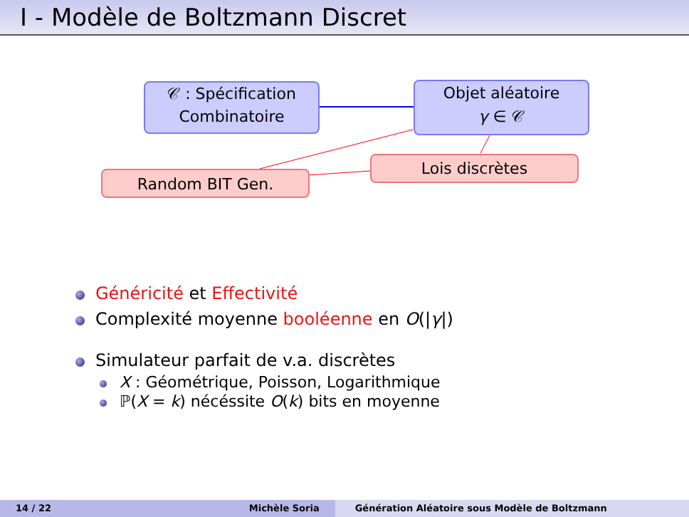I - Modèle de Boltzmann Discret
𝒞 : Spécification
Combinatoire
Objet aléatoire
γ ∈ 𝒞
Lois discrètes
Random BIT Gen.
Généricité et Effectivité
Complexité moyenne booléenne en O(|γ|)
Simulateur parfait de v.a. discrètes
X : Géométrique, Poisson, Logarithmique
ℙ(X = k) nécéssite O(k) bits en moyenne
14 / 22 Michèle Soria Génération Aléatoire sous Modèle de Boltzmann